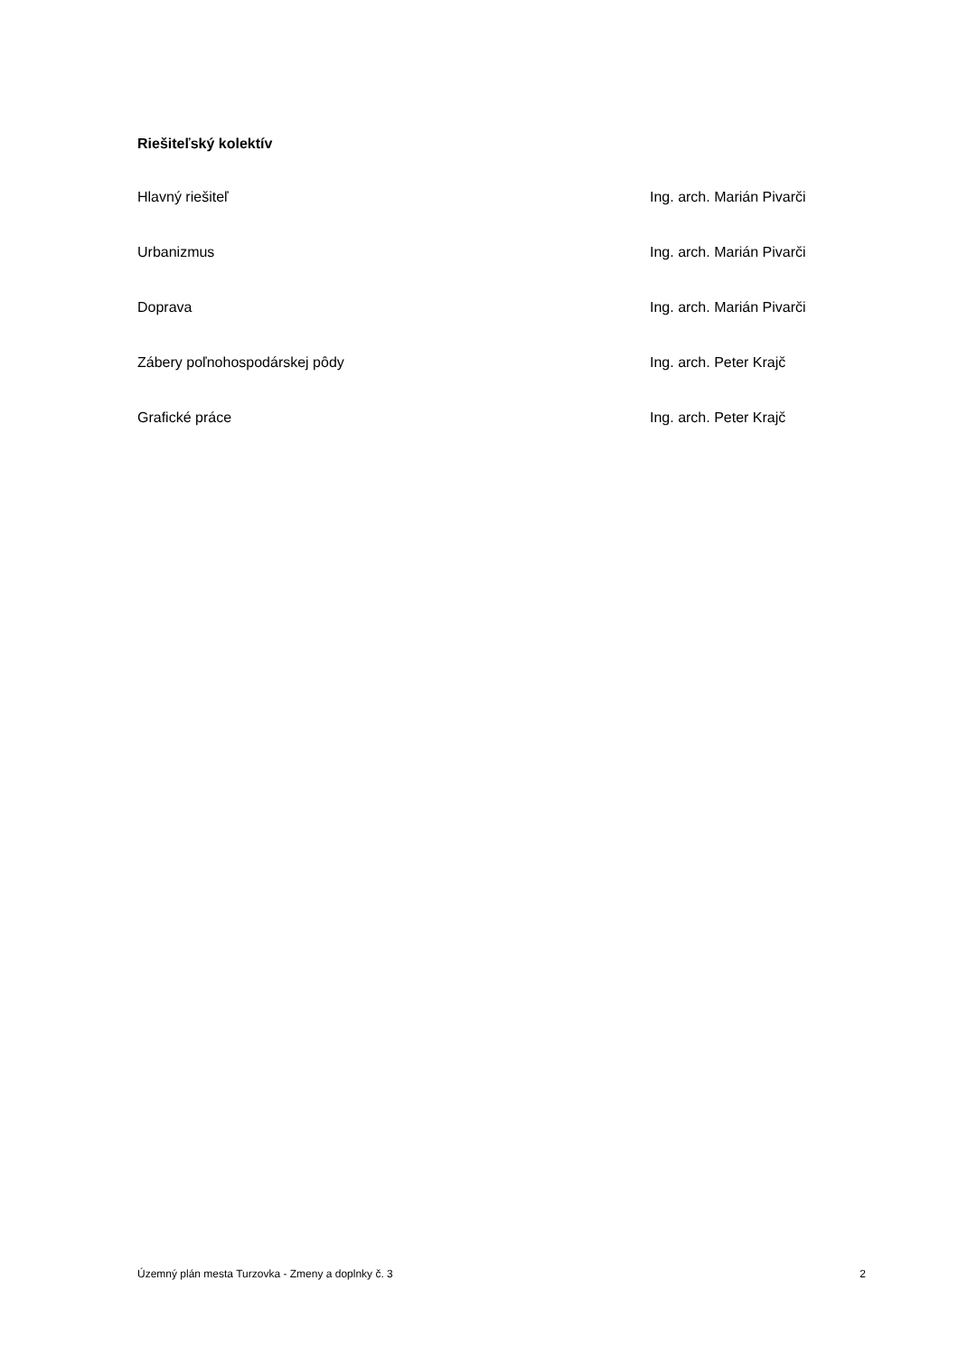Riešiteľský kolektív
Hlavný riešiteľ Ing. arch. Marián Pivarči
Urbanizmus Ing. arch. Marián Pivarči
Doprava Ing. arch. Marián Pivarči
Zábery poľnohospodárskej pôdy Ing. arch. Peter Krajč
Grafické práce Ing. arch. Peter Krajč
Územný plán mesta Turzovka - Zmeny a doplnky č. 3 2